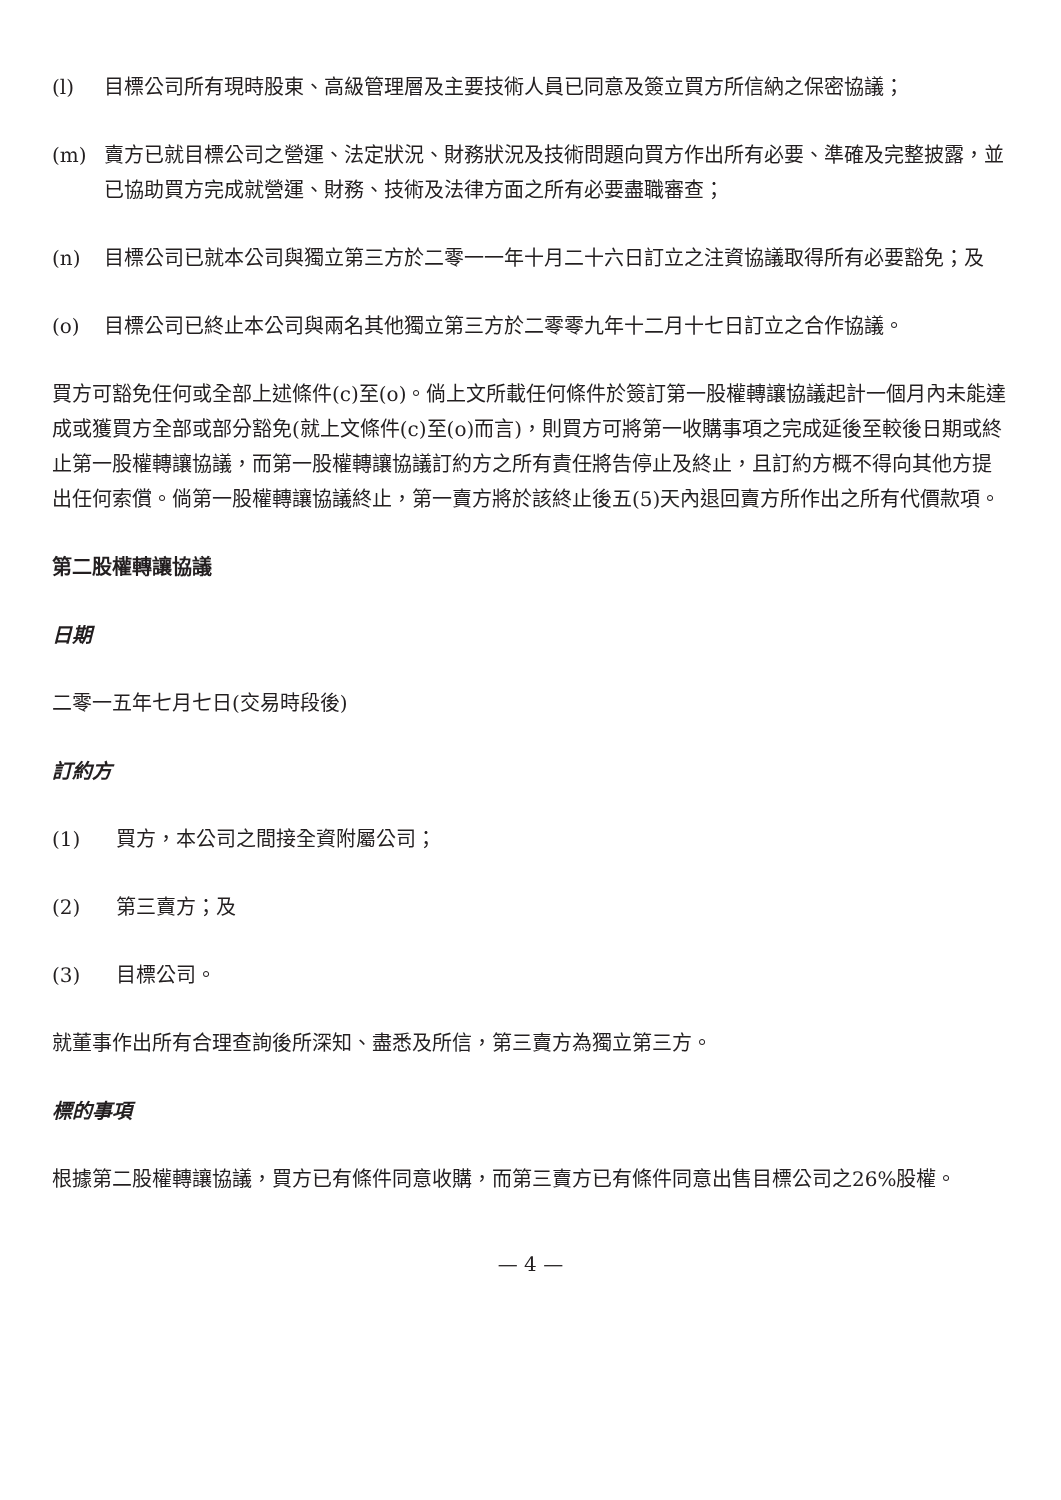(l) 目標公司所有現時股東、高級管理層及主要技術人員已同意及簽立買方所信納之保密協議；
(m) 賣方已就目標公司之營運、法定狀況、財務狀況及技術問題向買方作出所有必要、準確及完整披露，並已協助買方完成就營運、財務、技術及法律方面之所有必要盡職審查；
(n) 目標公司已就本公司與獨立第三方於二零一一年十月二十六日訂立之注資協議取得所有必要豁免；及
(o) 目標公司已終止本公司與兩名其他獨立第三方於二零零九年十二月十七日訂立之合作協議。
買方可豁免任何或全部上述條件(c)至(o)。倘上文所載任何條件於簽訂第一股權轉讓協議起計一個月內未能達成或獲買方全部或部分豁免(就上文條件(c)至(o)而言)，則買方可將第一收購事項之完成延後至較後日期或終止第一股權轉讓協議，而第一股權轉讓協議訂約方之所有責任將告停止及終止，且訂約方概不得向其他方提出任何索償。倘第一股權轉讓協議終止，第一賣方將於該終止後五(5)天內退回賣方所作出之所有代價款項。
第二股權轉讓協議
日期
二零一五年七月七日(交易時段後)
訂約方
(1) 買方，本公司之間接全資附屬公司；
(2) 第三賣方；及
(3) 目標公司。
就董事作出所有合理查詢後所深知、盡悉及所信，第三賣方為獨立第三方。
標的事項
根據第二股權轉讓協議，買方已有條件同意收購，而第三賣方已有條件同意出售目標公司之26%股權。
— 4 —